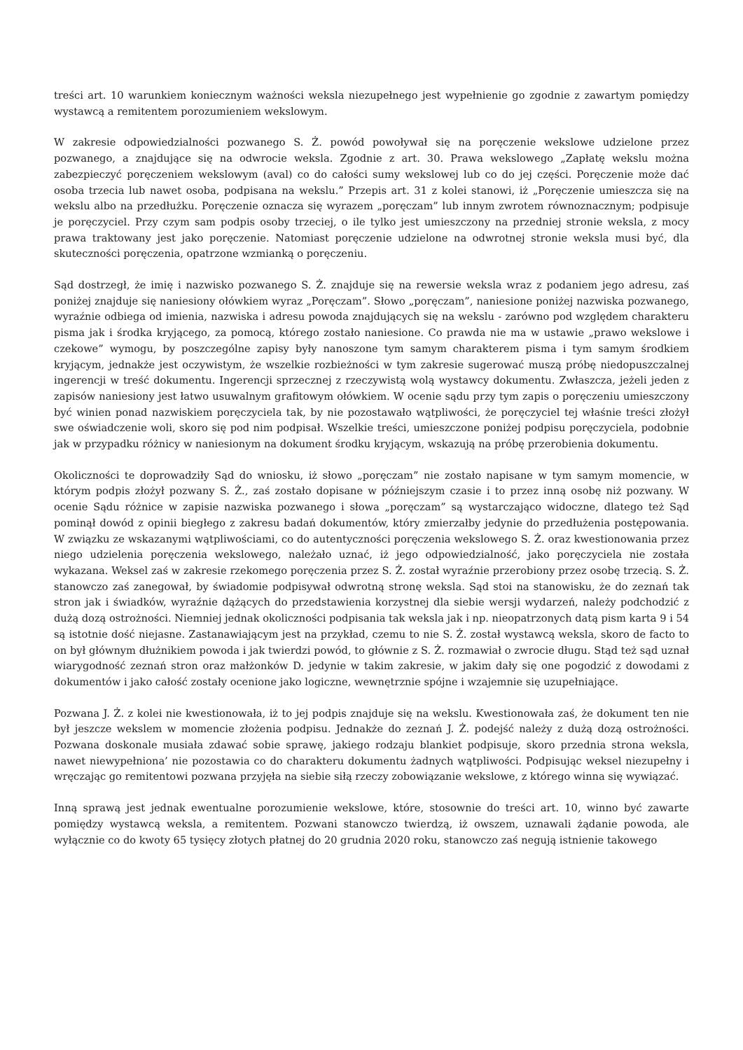treści art. 10 warunkiem koniecznym ważności weksla niezupełnego jest wypełnienie go zgodnie z zawartym pomiędzy wystawcą a remitentem porozumieniem wekslowym.
W zakresie odpowiedzialności pozwanego S. Ż. powód powoływał się na poręczenie wekslowe udzielone przez pozwanego, a znajdujące się na odwrocie weksla. Zgodnie z art. 30. Prawa wekslowego „Zapłatę wekslu można zabezpieczyć poręczeniem wekslowym (aval) co do całości sumy wekslowej lub co do jej części. Poręczenie może dać osoba trzecia lub nawet osoba, podpisana na wekslu.” Przepis art. 31 z kolei stanowi, iż „Poręczenie umieszcza się na wekslu albo na przedłużku. Poręczenie oznacza się wyrazem „poręczam” lub innym zwrotem równoznacznym; podpisuje je poręczyciel. Przy czym sam podpis osoby trzeciej, o ile tylko jest umieszczony na przedniej stronie weksla, z mocy prawa traktowany jest jako poręczenie. Natomiast poręczenie udzielone na odwrotnej stronie weksla musi być, dla skuteczności poręczenia, opatrzone wzmianką o poręczeniu.
Sąd dostrzegł, że imię i nazwisko pozwanego S. Ż. znajduje się na rewersie weksla wraz z podaniem jego adresu, zaś poniżej znajduje się naniesiony ołówkiem wyraz „Poręczam”. Słowo „poręczam”, naniesione poniżej nazwiska pozwanego, wyraźnie odbiega od imienia, nazwiska i adresu powoda znajdujących się na wekslu - zarówno pod względem charakteru pisma jak i środka kryjącego, za pomocą, którego zostało naniesione. Co prawda nie ma w ustawie „prawo wekslowe i czekowe” wymogu, by poszczególne zapisy były nanoszone tym samym charakterem pisma i tym samym środkiem kryjącym, jednakże jest oczywistym, że wszelkie rozbieżności w tym zakresie sugerować muszą próbę niedopuszczalnej ingerencji w treść dokumentu. Ingerencji sprzecznej z rzeczywistą wolą wystawcy dokumentu. Zwłaszcza, jeżeli jeden z zapisów naniesiony jest łatwo usuwalnym grafitowym ołówkiem. W ocenie sądu przy tym zapis o poręczeniu umieszczony być winien ponad nazwiskiem poręczyciela tak, by nie pozostawało wątpliwości, że poręczyciel tej właśnie treści złożył swe oświadczenie woli, skoro się pod nim podpisał. Wszelkie treści, umieszczone poniżej podpisu poręczyciela, podobnie jak w przypadku różnicy w naniesionym na dokument środku kryjącym, wskazują na próbę przerobienia dokumentu.
Okoliczności te doprowadziły Sąd do wniosku, iż słowo „poręczam” nie zostało napisane w tym samym momencie, w którym podpis złożył pozwany S. Ż., zaś zostało dopisane w późniejszym czasie i to przez inną osobę niż pozwany. W ocenie Sądu różnice w zapisie nazwiska pozwanego i słowa „poręczam” są wystarczająco widoczne, dlatego też Sąd pominął dowód z opinii biegłego z zakresu badań dokumentów, który zmierzałby jedynie do przedłużenia postępowania. W związku ze wskazanymi wątpliwościami, co do autentyczności poręczenia wekslowego S. Ż. oraz kwestionowania przez niego udzielenia poręczenia wekslowego, należało uznać, iż jego odpowiedzialność, jako poręczyciela nie została wykazana. Weksel zaś w zakresie rzekomego poręczenia przez S. Ż. został wyraźnie przerobiony przez osobę trzecią. S. Ż. stanowczo zaś zanegował, by świadomie podpisywał odwrotną stronę weksla. Sąd stoi na stanowisku, że do zeznań tak stron jak i świadków, wyraźnie dążących do przedstawienia korzystnej dla siebie wersji wydarzeń, należy podchodzić z dużą dozą ostrożności. Niemniej jednak okoliczności podpisania tak weksla jak i np. nieopatrzonych datą pism karta 9 i 54 są istotnie dość niejasne. Zastanawiającym jest na przykład, czemu to nie S. Ż. został wystawcą weksla, skoro de facto to on był głównym dłużnikiem powoda i jak twierdzi powód, to głównie z S. Ż. rozmawiał o zwrocie długu. Stąd też sąd uznał wiarygodność zeznań stron oraz małżonków D. jedynie w takim zakresie, w jakim dały się one pogodzić z dowodami z dokumentów i jako całość zostały ocenione jako logiczne, wewnętrznie spójne i wzajemnie się uzupełniające.
Pozwana J. Ż. z kolei nie kwestionowała, iż to jej podpis znajduje się na wekslu. Kwestionowała zaś, że dokument ten nie był jeszcze wekslem w momencie złożenia podpisu. Jednakże do zeznań J. Ż. podejść należy z dużą dozą ostrożności. Pozwana doskonale musiała zdawać sobie sprawę, jakiego rodzaju blankiet podpisuje, skoro przednia strona weksla, nawet niewypełniona’ nie pozostawia co do charakteru dokumentu żadnych wątpliwości. Podpisując weksel niezupełny i wręczając go remitentowi pozwana przyjęła na siebie siłą rzeczy zobowiązanie wekslowe, z którego winna się wywiązać.
Inną sprawą jest jednak ewentualne porozumienie wekslowe, które, stosownie do treści art. 10, winno być zawarte pomiędzy wystawcą weksla, a remitentem. Pozwani stanowczo twierdzą, iż owszem, uznawali żądanie powoda, ale wyłącznie co do kwoty 65 tysięcy złotych płatnej do 20 grudnia 2020 roku, stanowczo zaś negują istnienie takowego